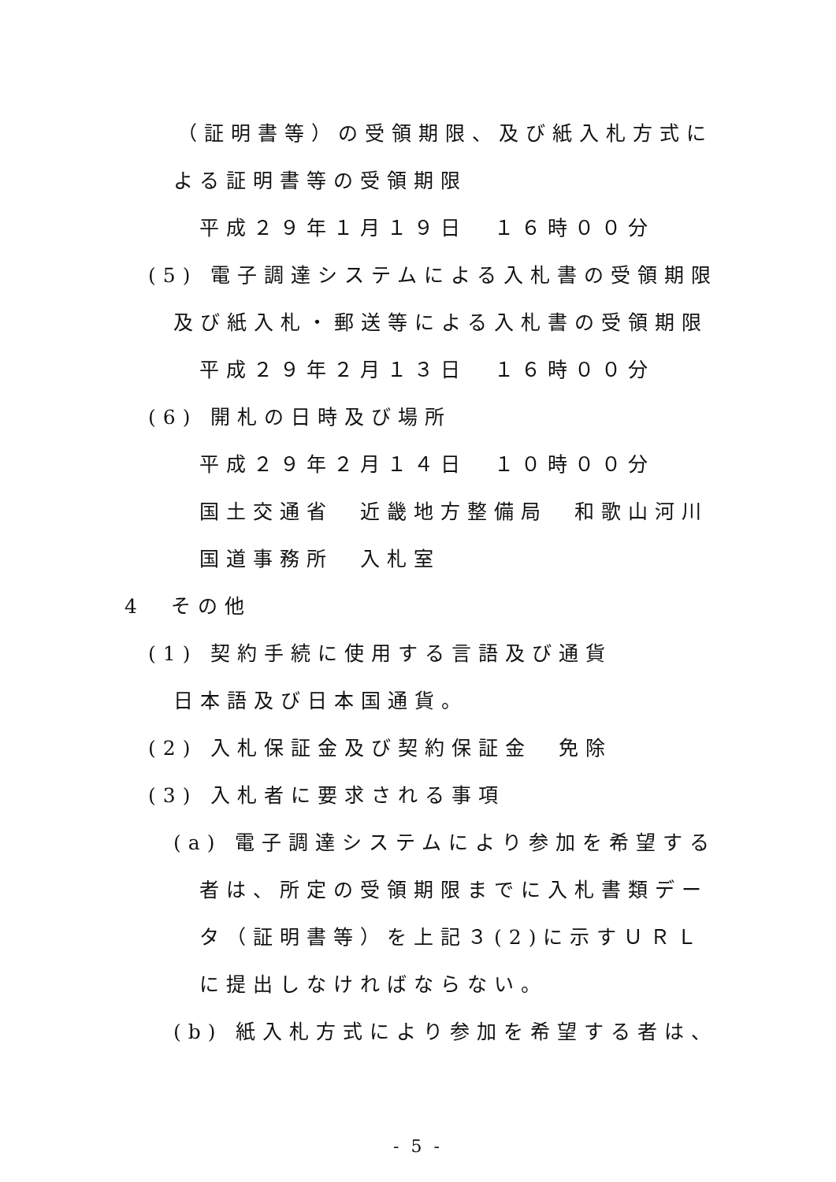（証明書等）の受領期限、及び紙入札方式に
よる証明書等の受領期限
平成２９年１月１９日　１６時００分
(5) 電子調達システムによる入札書の受領期限
及び紙入札・郵送等による入札書の受領期限
平成２９年２月１３日　１６時００分
(6) 開札の日時及び場所
平成２９年２月１４日　１０時００分
国土交通省　近畿地方整備局　和歌山河川
国道事務所　入札室
4　その他
(1) 契約手続に使用する言語及び通貨
日本語及び日本国通貨。
(2) 入札保証金及び契約保証金　免除
(3) 入札者に要求される事項
(a) 電子調達システムにより参加を希望する
者は、所定の受領期限までに入札書類デー
タ（証明書等）を上記３(2)に示すＵＲＬ
に提出しなければならない。
(b) 紙入札方式により参加を希望する者は、
- 5 -